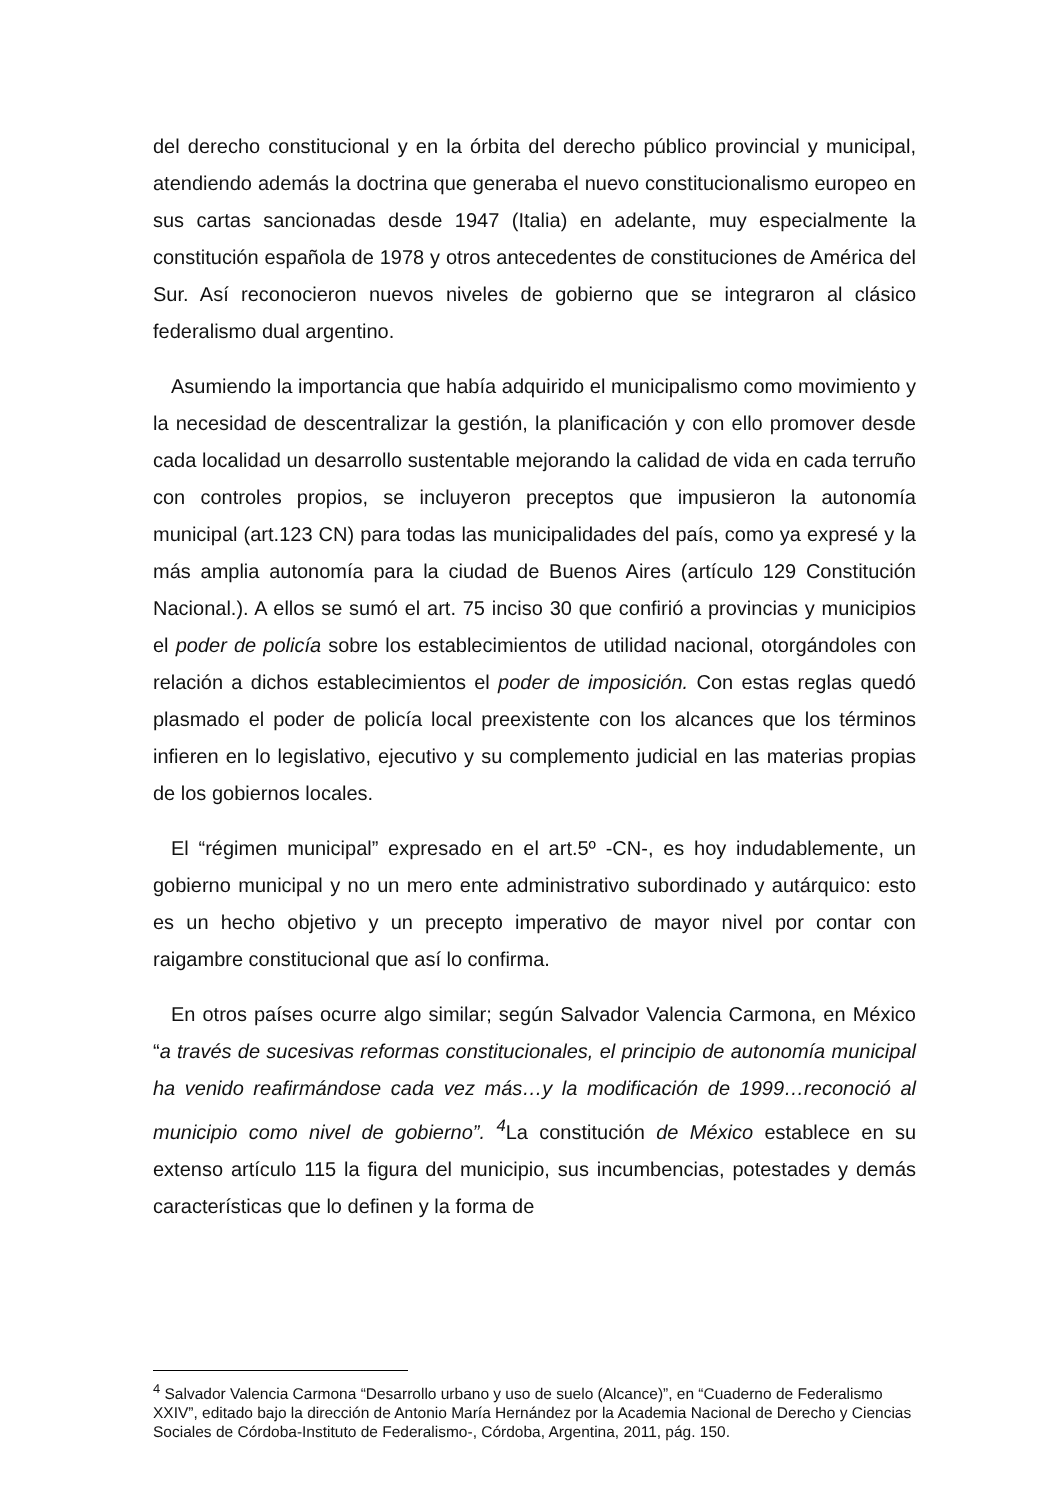del derecho constitucional y en la órbita del derecho público provincial y municipal, atendiendo además la doctrina que generaba el nuevo constitucionalismo europeo en sus cartas sancionadas desde 1947 (Italia) en adelante, muy especialmente la constitución española de 1978 y otros antecedentes de constituciones de América del Sur. Así reconocieron nuevos niveles de gobierno que se integraron al clásico federalismo dual argentino.
Asumiendo la importancia que había adquirido el municipalismo como movimiento y la necesidad de descentralizar la gestión, la planificación y con ello promover desde cada localidad un desarrollo sustentable mejorando la calidad de vida en cada terruño con controles propios, se incluyeron preceptos que impusieron la autonomía municipal (art.123 CN) para todas las municipalidades del país, como ya expresé y la más amplia autonomía para la ciudad de Buenos Aires (artículo 129 Constitución Nacional.). A ellos se sumó el art. 75 inciso 30 que confirió a provincias y municipios el poder de policía sobre los establecimientos de utilidad nacional, otorgándoles con relación a dichos establecimientos el poder de imposición. Con estas reglas quedó plasmado el poder de policía local preexistente con los alcances que los términos infieren en lo legislativo, ejecutivo y su complemento judicial en las materias propias de los gobiernos locales.
El “régimen municipal” expresado en el art.5º -CN-, es hoy indudablemente, un gobierno municipal y no un mero ente administrativo subordinado y autárquico: esto es un hecho objetivo y un precepto imperativo de mayor nivel por contar con raigambre constitucional que así lo confirma.
En otros países ocurre algo similar; según Salvador Valencia Carmona, en México “a través de sucesivas reformas constitucionales, el principio de autonomía municipal ha venido reafirmándose cada vez más…y la modificación de 1999…reconoció al municipio como nivel de gobierno”. <sup>4</sup> La constitución de México establece en su extenso artículo 115 la figura del municipio, sus incumbencias, potestades y demás características que lo definen y la forma de
<sup>4</sup> Salvador Valencia Carmona “Desarrollo urbano y uso de suelo (Alcance)”, en “Cuaderno de Federalismo XXIV”, editado bajo la dirección de Antonio María Hernández por la Academia Nacional de Derecho y Ciencias Sociales de Córdoba-Instituto de Federalismo-, Córdoba, Argentina, 2011, pág. 150.